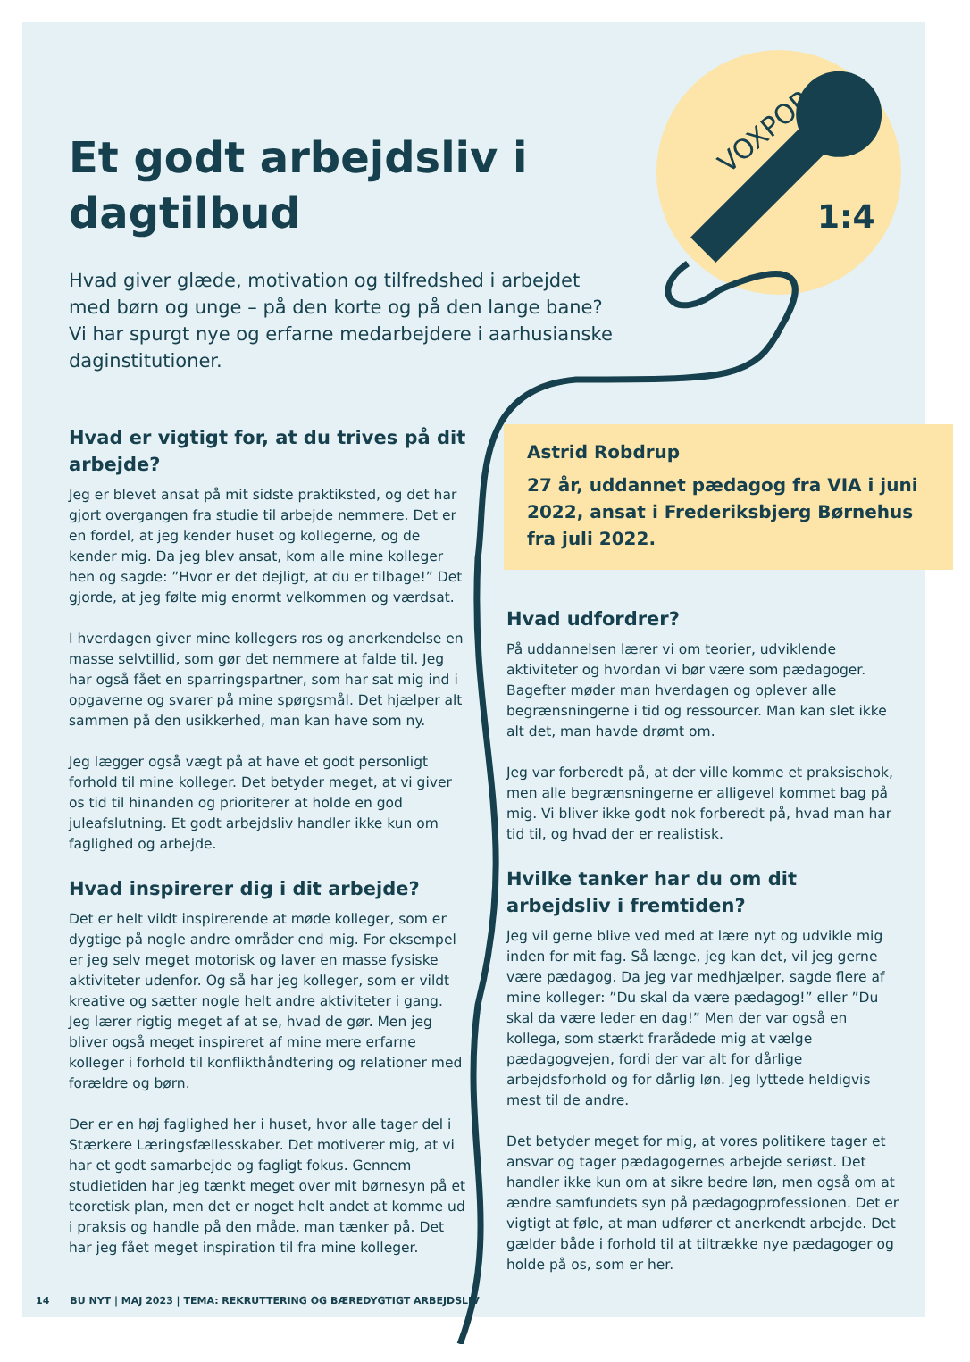1:4
VOXPOP
Et godt arbejdsliv i dagtilbud
Hvad giver glæde, motivation og tilfredshed i arbejdet med børn og unge – på den korte og på den lange bane? Vi har spurgt nye og erfarne medarbejdere i aarhusianske daginstitutioner.
Hvad er vigtigt for, at du trives på dit arbejde?
Jeg er blevet ansat på mit sidste praktiksted, og det har gjort overgangen fra studie til arbejde nemmere. Det er en fordel, at jeg kender huset og kollegerne, og de kender mig. Da jeg blev ansat, kom alle mine kolleger hen og sagde: ”Hvor er det dejligt, at du er tilbage!” Det gjorde, at jeg følte mig enormt velkommen og værdsat.
I hverdagen giver mine kollegers ros og anerkendelse en masse selvtillid, som gør det nemmere at falde til. Jeg har også fået en sparringspartner, som har sat mig ind i opgaverne og svarer på mine spørgsmål. Det hjælper alt sammen på den usikkerhed, man kan have som ny.
Jeg lægger også vægt på at have et godt personligt forhold til mine kolleger. Det betyder meget, at vi giver os tid til hinanden og prioriterer at holde en god juleafslutning. Et godt arbejdsliv handler ikke kun om faglighed og arbejde.
Hvad inspirerer dig i dit arbejde?
Det er helt vildt inspirerende at møde kolleger, som er dygtige på nogle andre områder end mig. For eksempel er jeg selv meget motorisk og laver en masse fysiske aktiviteter udenfor. Og så har jeg kolleger, som er vildt kreative og sætter nogle helt andre aktiviteter i gang. Jeg lærer rigtig meget af at se, hvad de gør. Men jeg bliver også meget inspireret af mine mere erfarne kolleger i forhold til konflikthåndtering og relationer med forældre og børn.
Der er en høj faglighed her i huset, hvor alle tager del i Stærkere Læringsfællesskaber. Det motiverer mig, at vi har et godt samarbejde og fagligt fokus. Gennem studietiden har jeg tænkt meget over mit børnesyn på et teoretisk plan, men det er noget helt andet at komme ud i praksis og handle på den måde, man tænker på. Det har jeg fået meget inspiration til fra mine kolleger.
Astrid Robdrup
27 år, uddannet pædagog fra VIA i juni 2022, ansat i Frederiksbjerg Børnehus fra juli 2022.
Hvad udfordrer?
På uddannelsen lærer vi om teorier, udviklende aktiviteter og hvordan vi bør være som pædagoger. Bagefter møder man hverdagen og oplever alle begrænsningerne i tid og ressourcer. Man kan slet ikke alt det, man havde drømt om.
Jeg var forberedt på, at der ville komme et praksischok, men alle begrænsningerne er alligevel kommet bag på mig. Vi bliver ikke godt nok forberedt på, hvad man har tid til, og hvad der er realistisk.
Hvilke tanker har du om dit arbejdsliv i fremtiden?
Jeg vil gerne blive ved med at lære nyt og udvikle mig inden for mit fag. Så længe, jeg kan det, vil jeg gerne være pædagog. Da jeg var medhjælper, sagde flere af mine kolleger: ”Du skal da være pædagog!” eller ”Du skal da være leder en dag!” Men der var også en kollega, som stærkt frarådede mig at vælge pædagogvejen, fordi der var alt for dårlige arbejdsforhold og for dårlig løn. Jeg lyttede heldigvis mest til de andre.
Det betyder meget for mig, at vores politikere tager et ansvar og tager pædagogernes arbejde seriøst. Det handler ikke kun om at sikre bedre løn, men også om at ændre samfundets syn på pædagogprofessionen. Det er vigtigt at føle, at man udfører et anerkendt arbejde. Det gælder både i forhold til at tiltrække nye pædagoger og holde på os, som er her.
14 BU NYT | MAJ 2023 | TEMA: REKRUTTERING OG BÆREDYGTIGT ARBEJDSLIV